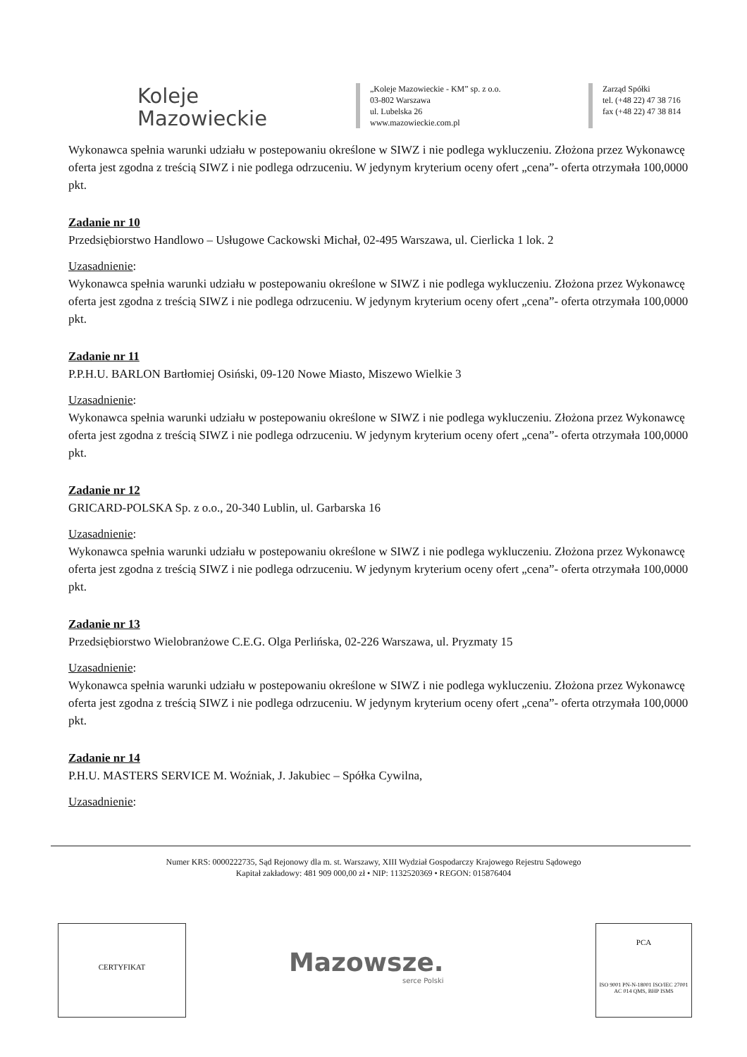Koleje
Mazowieckie
„Koleje Mazowieckie - KM” sp. z o.o.
03-802 Warszawa
ul. Lubelska 26
www.mazowieckie.com.pl
Zarząd Spółki
tel. (+48 22) 47 38 716
fax (+48 22) 47 38 814
Wykonawca spełnia warunki udziału w postepowaniu określone w SIWZ i nie podlega wykluczeniu. Złożona przez Wykonawcę oferta jest zgodna z treścią SIWZ i nie podlega odrzuceniu. W jedynym kryterium oceny ofert „cena”- oferta otrzymała 100,0000 pkt.
Zadanie nr 10
Przedsiębiorstwo Handlowo – Usługowe Cackowski Michał, 02-495 Warszawa, ul. Cierlicka 1 lok. 2
Uzasadnienie:
Wykonawca spełnia warunki udziału w postepowaniu określone w SIWZ i nie podlega wykluczeniu. Złożona przez Wykonawcę oferta jest zgodna z treścią SIWZ i nie podlega odrzuceniu. W jedynym kryterium oceny ofert „cena”- oferta otrzymała 100,0000 pkt.
Zadanie nr 11
P.P.H.U. BARLON Bartłomiej Osiński, 09-120 Nowe Miasto, Miszewo Wielkie 3
Uzasadnienie:
Wykonawca spełnia warunki udziału w postepowaniu określone w SIWZ i nie podlega wykluczeniu. Złożona przez Wykonawcę oferta jest zgodna z treścią SIWZ i nie podlega odrzuceniu. W jedynym kryterium oceny ofert „cena”- oferta otrzymała 100,0000 pkt.
Zadanie nr 12
GRICARD-POLSKA Sp. z o.o., 20-340 Lublin, ul. Garbarska 16
Uzasadnienie:
Wykonawca spełnia warunki udziału w postepowaniu określone w SIWZ i nie podlega wykluczeniu. Złożona przez Wykonawcę oferta jest zgodna z treścią SIWZ i nie podlega odrzuceniu. W jedynym kryterium oceny ofert „cena”- oferta otrzymała 100,0000 pkt.
Zadanie nr 13
Przedsiębiorstwo Wielobranżowe C.E.G. Olga Perlińska, 02-226 Warszawa, ul. Pryzmaty 15
Uzasadnienie:
Wykonawca spełnia warunki udziału w postepowaniu określone w SIWZ i nie podlega wykluczeniu. Złożona przez Wykonawcę oferta jest zgodna z treścią SIWZ i nie podlega odrzuceniu. W jedynym kryterium oceny ofert „cena”- oferta otrzymała 100,0000 pkt.
Zadanie nr 14
P.H.U. MASTERS SERVICE M. Woźniak, J. Jakubiec – Spółka Cywilna,
Uzasadnienie:
Numer KRS: 0000222735, Sąd Rejonowy dla m. st. Warszawy, XIII Wydział Gospodarczy Krajowego Rejestru Sądowego
Kapitał zakładowy: 481 909 000,00 zł • NIP: 1132520369 • REGON: 015876404
CERTYFIKAT
Mazowsze.
serce Polski
PCA
ISO 9001 PN-N-18001 ISO/IEC 27001 AC 014 QMS, BHP ISMS